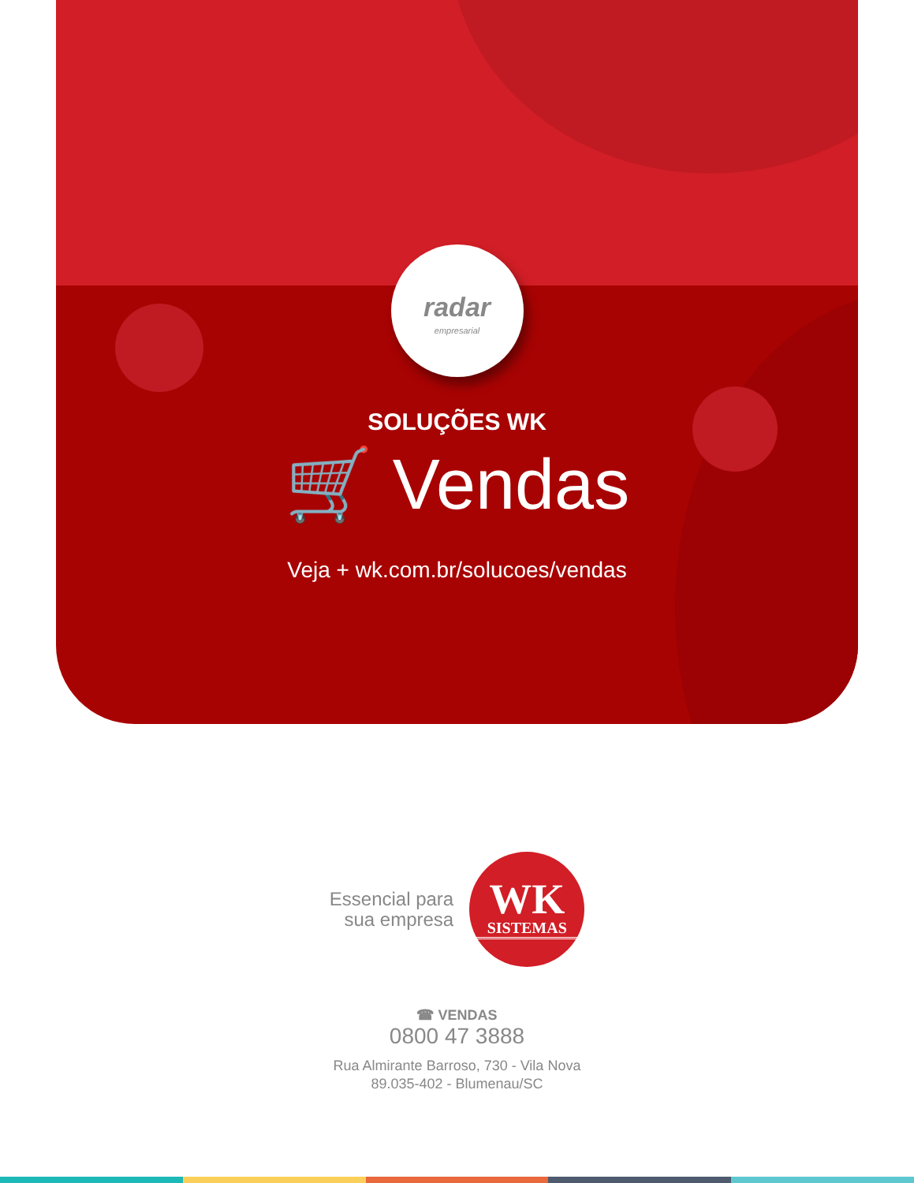radar
empresarial
SOLUÇÕES WK
🛒 Vendas
Veja + wk.com.br/solucoes/vendas
Essencial para
sua empresa
WK
SISTEMAS
☎ VENDAS
0800 47 3888
Rua Almirante Barroso, 730 - Vila Nova
89.035-402 - Blumenau/SC